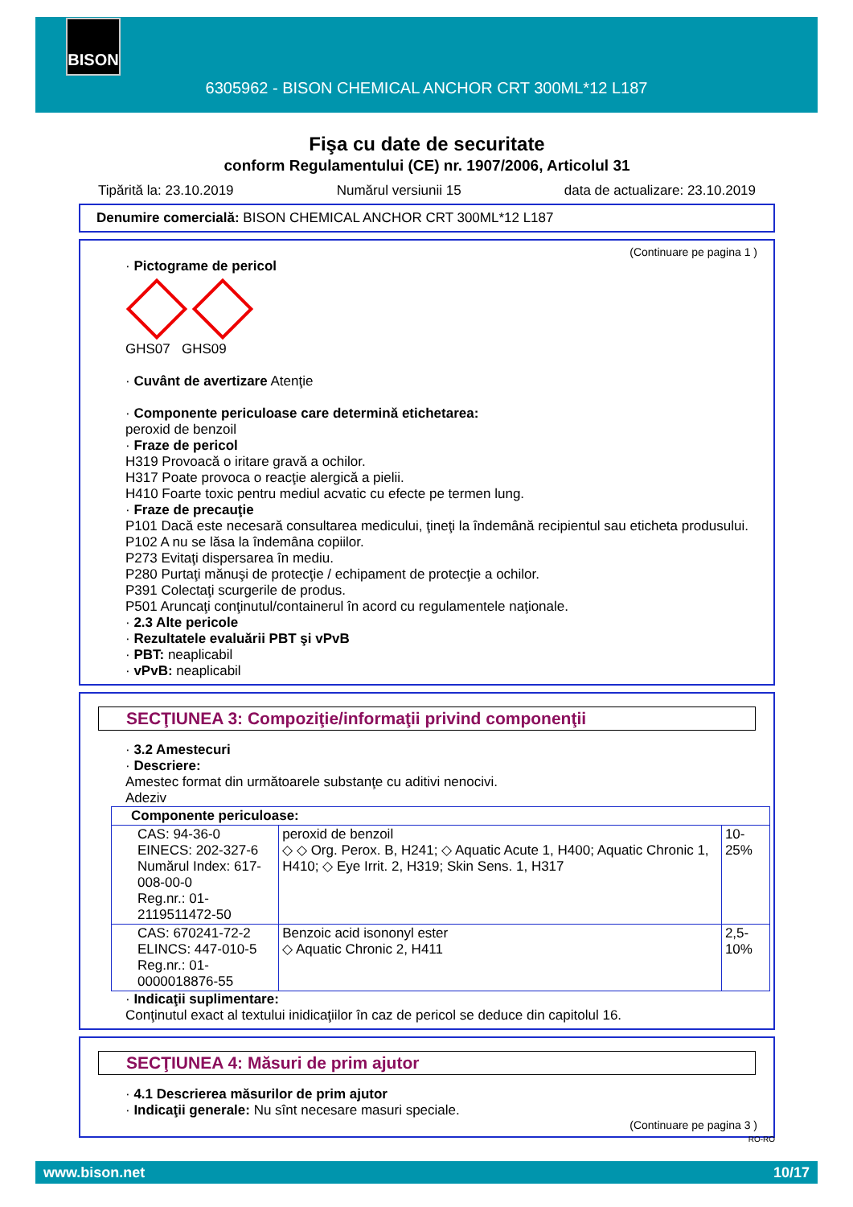BISON
6305962 - BISON CHEMICAL ANCHOR CRT 300ML*12 L187
Fişa cu date de securitate
conform Regulamentului (CE) nr. 1907/2006, Articolul 31
Tipărită la: 23.10.2019 Numărul versiunii 15 data de actualizare: 23.10.2019
Denumire comercială: BISON CHEMICAL ANCHOR CRT 300ML*12 L187
(Continuare pe pagina 1 )
· Pictograme de pericol
GHS07 GHS09
· Cuvânt de avertizare Atenţie
· Componente periculoase care determină etichetarea:
peroxid de benzoil
· Fraze de pericol
H319 Provoacă o iritare gravă a ochilor.
H317 Poate provoca o reacţie alergică a pielii.
H410 Foarte toxic pentru mediul acvatic cu efecte pe termen lung.
· Fraze de precauţie
P101 Dacă este necesară consultarea medicului, ţineţi la îndemână recipientul sau eticheta produsului.
P102 A nu se lăsa la îndemâna copiilor.
P273 Evitaţi dispersarea în mediu.
P280 Purtaţi mănuşi de protecţie / echipament de protecţie a ochilor.
P391 Colectaţi scurgerile de produs.
P501 Aruncaţi conţinutul/containerul în acord cu regulamentele naţionale.
· 2.3 Alte pericole
· Rezultatele evaluării PBT şi vPvB
· PBT: neaplicabil
· vPvB: neaplicabil
SECŢIUNEA 3: Compoziţie/informaţii privind componenţii
· 3.2 Amestecuri
· Descriere:
Amestec format din următoarele substanţe cu aditivi nenocivi.
Adeziv
| Componente periculoase: | | |
| CAS: 94-36-0 EINECS: 202-327-6 Numărul Index: 617-008-00-0 Reg.nr.: 01-2119511472-50 | peroxid de benzoil ◇ ◇ Org. Perox. B, H241; ◇ Aquatic Acute 1, H400; Aquatic Chronic 1, H410; ◇ Eye Irrit. 2, H319; Skin Sens. 1, H317 | 10-25% |
| CAS: 670241-72-2 ELINCS: 447-010-5 Reg.nr.: 01-0000018876-55 | Benzoic acid isononyl ester ◇ Aquatic Chronic 2, H411 | 2,5-10% |
· Indicaţii suplimentare:
Conţinutul exact al textului inidicaţiilor în caz de pericol se deduce din capitolul 16.
SECŢIUNEA 4: Măsuri de prim ajutor
· 4.1 Descrierea măsurilor de prim ajutor
· Indicaţii generale: Nu sînt necesare masuri speciale.
(Continuare pe pagina 3 )
RO-RO
www.bison.net 10/17